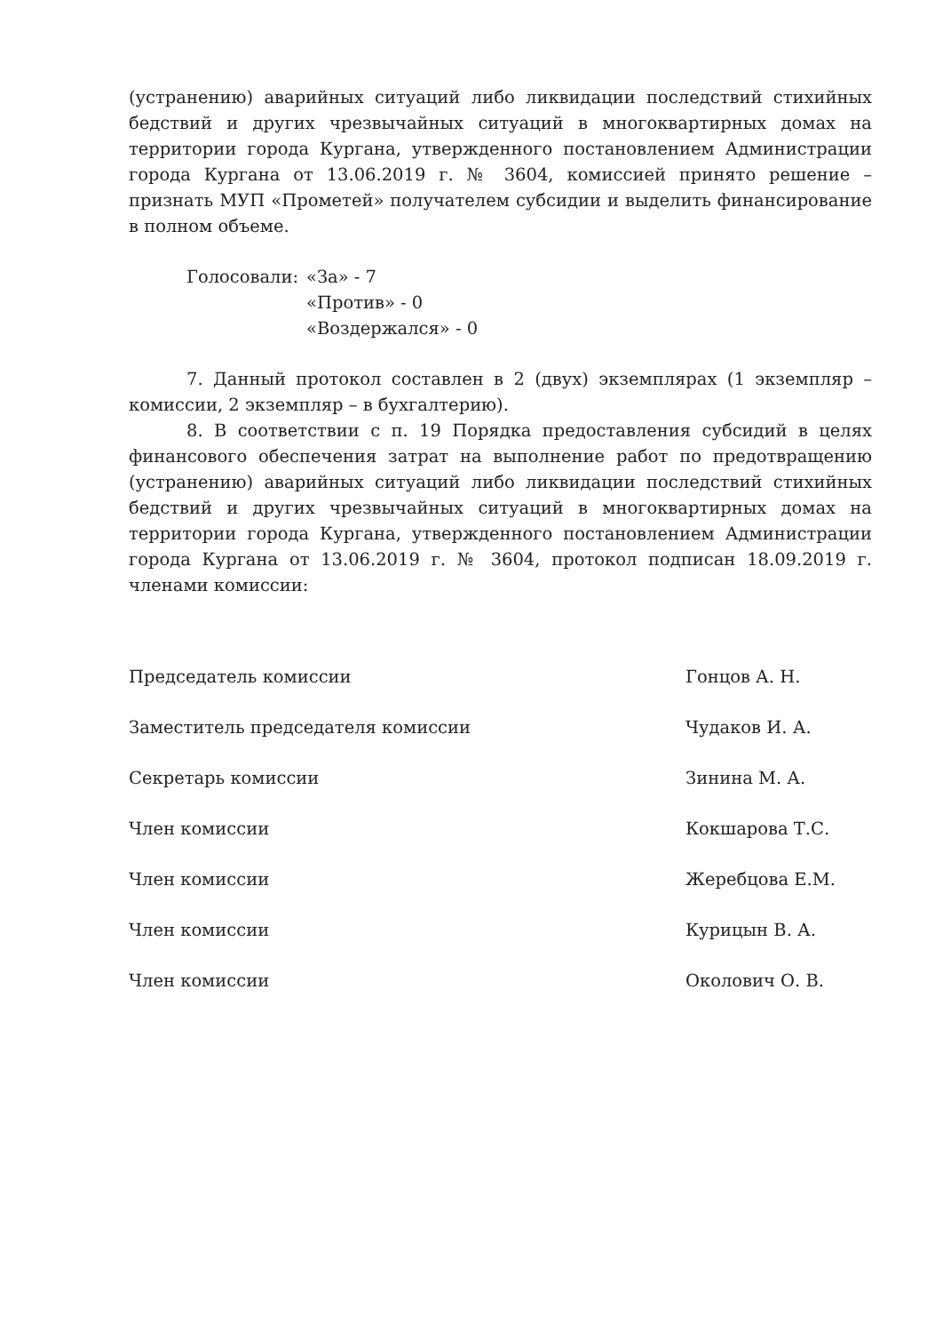(устранению) аварийных ситуаций либо ликвидации последствий стихийных бедствий и других чрезвычайных ситуаций в многоквартирных домах на территории города Кургана, утвержденного постановлением Администрации города Кургана от 13.06.2019 г. № 3604, комиссией принято решение – признать МУП «Прометей» получателем субсидии и выделить финансирование в полном объеме.
Голосовали: «За» - 7
«Против» - 0
«Воздержался» - 0
7. Данный протокол составлен в 2 (двух) экземплярах (1 экземпляр – комиссии, 2 экземпляр – в бухгалтерию).
8. В соответствии с п. 19 Порядка предоставления субсидий в целях финансового обеспечения затрат на выполнение работ по предотвращению (устранению) аварийных ситуаций либо ликвидации последствий стихийных бедствий и других чрезвычайных ситуаций в многоквартирных домах на территории города Кургана, утвержденного постановлением Администрации города Кургана от 13.06.2019 г. № 3604, протокол подписан 18.09.2019 г. членами комиссии:
Председатель комиссии Гонцов А. Н.
Заместитель председателя комиссии Чудаков И. А.
Секретарь комиссии Зинина М. А.
Член комиссии Кокшарова Т.С.
Член комиссии Жеребцова Е.М.
Член комиссии Курицын В. А.
Член комиссии Околович О. В.